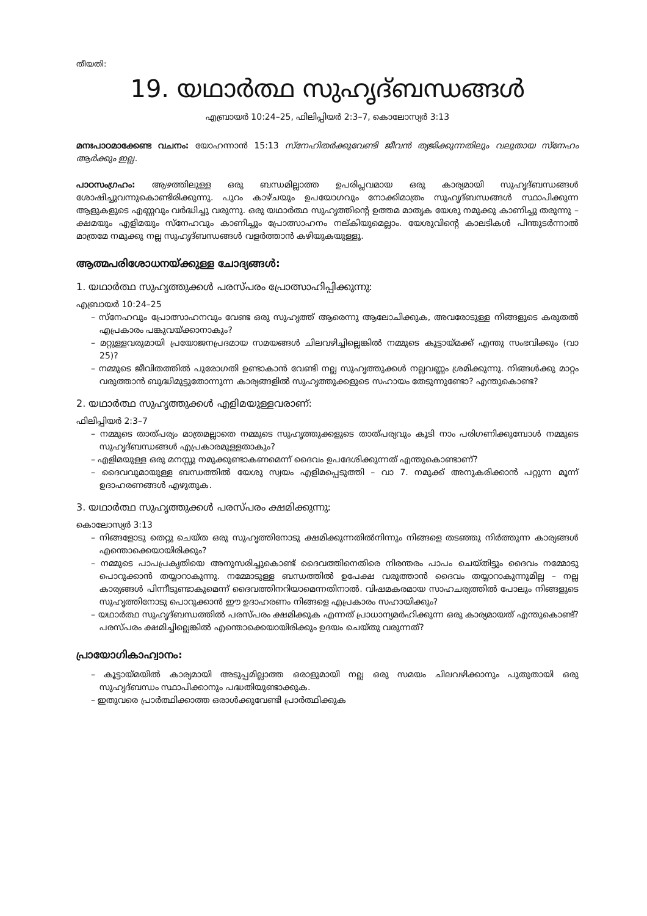തീയതി:
19. യഥാർത്ഥ സുഹൃദ്ബന്ധങ്ങൾ
എബ്രായർ 10:24–25, ഫിലിപ്പിയർ 2:3–7, കൊലോസ്യർ 3:13
മനഃപാഠമാക്കേണ്ട വചനം: യോഹന്നാൻ 15:13 സ്നേഹിതർക്കുവേണ്ടി ജീവൻ ത്യജിക്കുന്നതിലും വലുതായ സ്നേഹം ആർക്കും ഇല്ല.
പാഠസംഗ്രഹം: ആഴത്തിലുള്ള ഒരു ബന്ധമില്ലാത്ത ഉപരിപ്ലവമായ ഒരു കാര്യമായി സുഹൃദ്ബന്ധങ്ങൾ ശോഷിച്ചുവന്നുകൊണ്ടിരിക്കുന്നു. പുറം കാഴ്ചയും ഉപയോഗവും നോക്കിമാത്രം സുഹൃദ്ബന്ധങ്ങൾ സ്ഥാപിക്കുന്ന ആളുകളുടെ എണ്ണവും വർദ്ധിച്ചു വരുന്നു. ഒരു യഥാർത്ഥ സുഹൃത്തിന്റെ ഉത്തമ മാതൃക യേശു നമുക്കു കാണിച്ചു തരുന്നു – ക്ഷമയും എളിമയും സ്നേഹവും കാണിച്ചും പ്രോത്സാഹനം നല്കിയുമെല്ലാം. യേശുവിന്റെ കാലടികൾ പിന്തുടർന്നാൽ മാത്രമേ നമുക്കു നല്ല സുഹൃദ്ബന്ധങ്ങൾ വളർത്താൻ കഴിയുകയുള്ളൂ.
ആത്മപരിശോധനയ്ക്കുള്ള ചോദ്യങ്ങൾ:
1. യഥാർത്ഥ സുഹൃത്തുക്കൾ പരസ്പരം പ്രോത്സാഹിപ്പിക്കുന്നു:
എബ്രായർ 10:24–25
– സ്നേഹവും പ്രോത്സാഹനവും വേണ്ട ഒരു സുഹൃത്ത് ആരെന്നു ആലോചിക്കുക, അവരോടുള്ള നിങ്ങളുടെ കരുതൽ എപ്രകാരം പങ്കുവയ്ക്കാനാകും?
– മറ്റുള്ളവരുമായി പ്രയോജനപ്രദമായ സമയങ്ങൾ ചിലവഴിച്ചില്ലെങ്കിൽ നമ്മുടെ കൂട്ടായ്മക്ക് എന്തു സംഭവിക്കും (വാ 25)?
– നമ്മുടെ ജീവിതത്തിൽ പുരോഗതി ഉണ്ടാകാൻ വേണ്ടി നല്ല സുഹൃത്തുക്കൾ നല്ലവണ്ണം ശ്രമിക്കുന്നു. നിങ്ങൾക്കു മാറ്റം വരുത്താൻ ബുദ്ധിമുട്ടുതോന്നുന്ന കാര്യങ്ങളിൽ സുഹൃത്തുക്കളുടെ സഹായം തേടുന്നുണ്ടോ? എന്തുകൊണ്ട?
2. യഥാർത്ഥ സുഹൃത്തുക്കൾ എളിമയുള്ളവരാണ്:
ഫിലിപ്പിയർ 2:3–7
– നമ്മുടെ താത്പര്യം മാത്രമല്ലാതെ നമ്മുടെ സുഹൃത്തുക്കളുടെ താത്പര്യവും കൂടി നാം പരിഗണിക്കുമ്പോൾ നമ്മുടെ സുഹൃദ്ബന്ധങ്ങൾ എപ്രകാരമുള്ളതാകും?
– എളിമയുള്ള ഒരു മനസ്സു നമുക്കുണ്ടാകണമെന്ന് ദൈവം ഉപദേശിക്കുന്നത് എന്തുകൊണ്ടാണ്?
– ദൈവവുമായുള്ള ബന്ധത്തിൽ യേശു സ്വയം എളിമപ്പെടുത്തി – വാ 7. നമുക്ക് അനുകരിക്കാൻ പറ്റുന്ന മൂന്ന് ഉദാഹരണങ്ങൾ എഴുതുക.
3. യഥാർത്ഥ സുഹൃത്തുക്കൾ പരസ്പരം ക്ഷമിക്കുന്നു:
കൊലോസ്യർ 3:13
– നിങ്ങളോടു തെറ്റു ചെയ്ത ഒരു സുഹൃത്തിനോടു ക്ഷമിക്കുന്നതിൽനിന്നും നിങ്ങളെ തടഞ്ഞു നിർത്തുന്ന കാര്യങ്ങൾ എന്തൊക്കെയായിരിക്കും?
– നമ്മുടെ പാപപ്രകൃതിയെ അനുസരിച്ചുകൊണ്ട് ദൈവത്തിനെതിരെ നിരന്തരം പാപം ചെയ്തിട്ടും ദൈവം നമ്മോടു പൊറുക്കാൻ തയ്യാറാകുന്നു. നമ്മോടുള്ള ബന്ധത്തിൽ ഉപേക്ഷ വരുത്താൻ ദൈവം തയ്യാറാകുന്നുമില്ല – നല്ല കാര്യങ്ങൾ പിന്നീടുണ്ടാകുമെന്ന് ദൈവത്തിനറിയാമെന്നതിനാൽ. വിഷമകരമായ സാഹചര്യത്തിൽ പോലും നിങ്ങളുടെ സുഹൃത്തിനോടു പൊറുക്കാൻ ഈ ഉദാഹരണം നിങ്ങളെ എപ്രകാരം സഹായിക്കും?
– യഥാർത്ഥ സുഹൃദ്ബന്ധത്തിൽ പരസ്പരം ക്ഷമിക്കുക എന്നത് പ്രാധാന്യമർഹിക്കുന്ന ഒരു കാര്യമായത് എന്തുകൊണ്ട്? പരസ്പരം ക്ഷമിച്ചില്ലെങ്കിൽ എന്തൊക്കെയായിരിക്കും ഉദയം ചെയ്തു വരുന്നത്?
പ്രായോഗികാഹ്വാനം:
– കൂട്ടായ്മയിൽ കാര്യമായി അടുപ്പമില്ലാത്ത ഒരാളുമായി നല്ല ഒരു സമയം ചിലവഴിക്കാനും പുതുതായി ഒരു സുഹൃദ്ബന്ധം സ്ഥാപിക്കാനും പദ്ധതിയുണ്ടാക്കുക.
– ഇതുവരെ പ്രാർത്ഥിക്കാത്ത ഒരാൾക്കുവേണ്ടി പ്രാർത്ഥിക്കുക